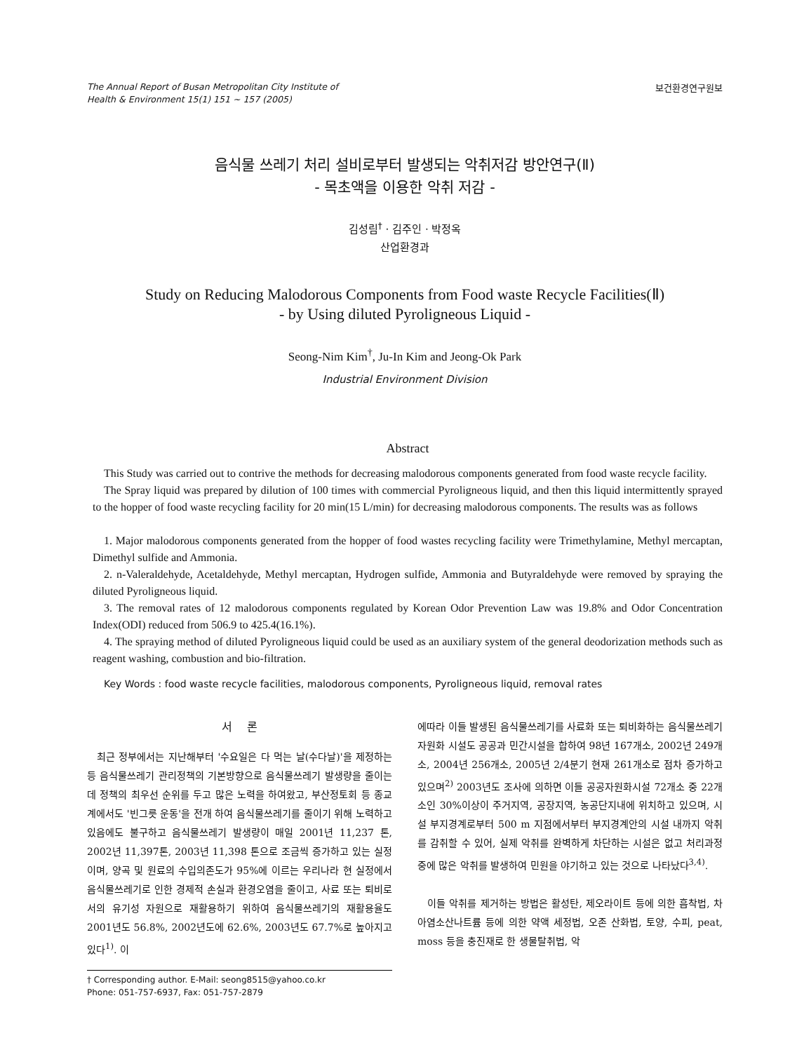The Annual Report of Busan Metropolitan City Institute of
Health & Environment 15(1) 151 ~ 157 (2005)
보건환경연구원보
음식물 쓰레기 처리 설비로부터 발생되는 악취저감 방안연구(Ⅱ)
- 목초액을 이용한 악취 저감 -
김성림<sup>†</sup> · 김주인 · 박정옥
산업환경과
Study on Reducing Malodorous Components from Food waste Recycle Facilities(Ⅱ)
- by Using diluted Pyroligneous Liquid -
Seong-Nim Kim<sup>†</sup>, Ju-In Kim and Jeong-Ok Park
Industrial Environment Division
Abstract
This Study was carried out to contrive the methods for decreasing malodorous components generated from food waste recycle facility.
The Spray liquid was prepared by dilution of 100 times with commercial Pyroligneous liquid, and then this liquid intermittently sprayed to the hopper of food waste recycling facility for 20 min(15 L/min) for decreasing malodorous components. The results was as follows
1. Major malodorous components generated from the hopper of food wastes recycling facility were Trimethylamine, Methyl mercaptan, Dimethyl sulfide and Ammonia.
2. n-Valeraldehyde, Acetaldehyde, Methyl mercaptan, Hydrogen sulfide, Ammonia and Butyraldehyde were removed by spraying the diluted Pyroligneous liquid.
3. The removal rates of 12 malodorous components regulated by Korean Odor Prevention Law was 19.8% and Odor Concentration Index(ODI) reduced from 506.9 to 425.4(16.1%).
4. The spraying method of diluted Pyroligneous liquid could be used as an auxiliary system of the general deodorization methods such as reagent washing, combustion and bio-filtration.
Key Words : food waste recycle facilities, malodorous components, Pyroligneous liquid, removal rates
서 론
최근 정부에서는 지난해부터 '수요일은 다 먹는 날(수다날)'을 제정하는 등 음식물쓰레기 관리정책의 기본방향으로 음식물쓰레기 발생량을 줄이는데 정책의 최우선 순위를 두고 많은 노력을 하여왔고, 부산정토회 등 종교계에서도 '빈그릇 운동'을 전개 하여 음식물쓰레기를 줄이기 위해 노력하고 있음에도 불구하고 음식물쓰레기 발생량이 매일 2001년 11,237 톤, 2002년 11,397톤, 2003년 11,398 톤으로 조금씩 증가하고 있는 실정이며, 양곡 및 원료의 수입의존도가 95%에 이르는 우리나라 현 실정에서 음식물쓰레기로 인한 경제적 손실과 환경오염을 줄이고, 사료 또는 퇴비로서의 유기성 자원으로 재활용하기 위하여 음식물쓰레기의 재활용율도 2001년도 56.8%, 2002년도에 62.6%, 2003년도 67.7%로 높아지고 있다<sup>1)</sup>. 이
† Corresponding author. E-Mail: seong8515@yahoo.co.kr
Phone: 051-757-6937, Fax: 051-757-2879
에따라 이들 발생된 음식물쓰레기를 사료화 또는 퇴비화하는 음식물쓰레기자원화 시설도 공공과 민간시설을 합하여 98년 167개소, 2002년 249개소, 2004년 256개소, 2005년 2/4분기 현재 261개소로 점차 증가하고 있으며<sup>2)</sup> 2003년도 조사에 의하면 이들 공공자원화시설 72개소 중 22개소인 30%이상이 주거지역, 공장지역, 농공단지내에 위치하고 있으며, 시설 부지경계로부터 500 m 지점에서부터 부지경계안의 시설 내까지 악취를 감취할 수 있어, 실제 악취를 완벽하게 차단하는 시설은 없고 처리과정중에 많은 악취를 발생하여 민원을 야기하고 있는 것으로 나타났다<sup>3,4)</sup>.
이들 악취를 제거하는 방법은 활성탄, 제오라이트 등에 의한 흡착법, 차아염소산나트륨 등에 의한 약액 세정법, 오존 산화법, 토양, 수피, peat, moss 등을 충진재로 한 생물탈취법, 악